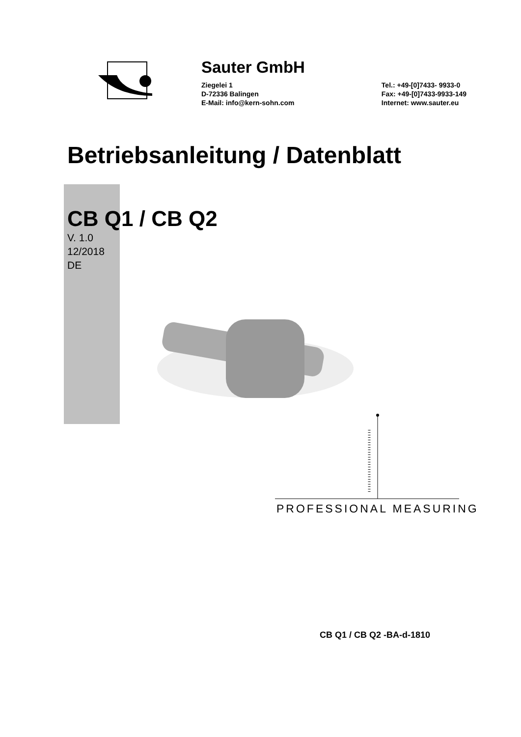Sauter GmbH
Ziegelei 1
D-72336 Balingen
E-Mail: info@kern-sohn.com
Tel.: +49-[0]7433- 9933-0
Fax: +49-[0]7433-9933-149
Internet: www.sauter.eu
Betriebsanleitung / Datenblatt
CB Q1 / CB Q2
V. 1.0
12/2018
DE
PROFESSIONAL MEASURING
CB Q1 / CB Q2 -BA-d-1810